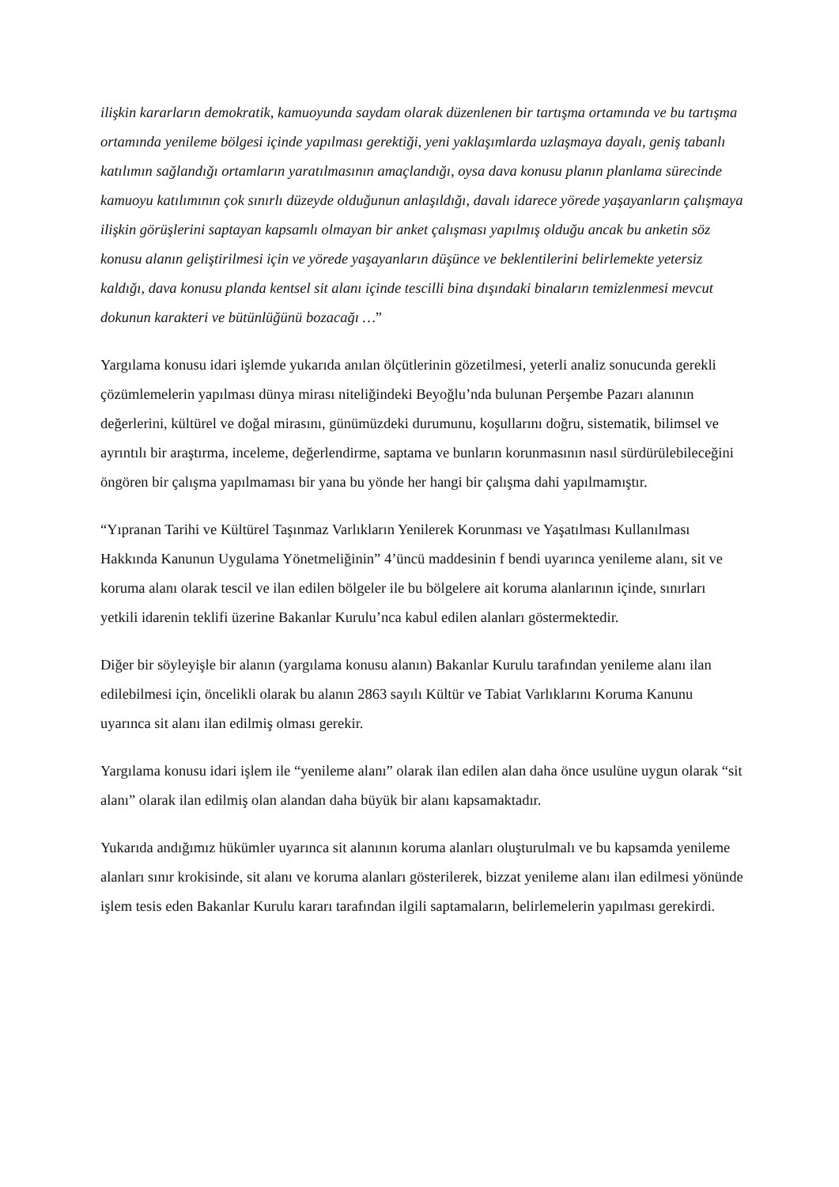ilişkin kararların demokratik, kamuoyunda saydam olarak düzenlenen bir tartışma ortamında ve bu tartışma ortamında yenileme bölgesi içinde yapılması gerektiği, yeni yaklaşımlarda uzlaşmaya dayalı, geniş tabanlı katılımın sağlandığı ortamların yaratılmasının amaçlandığı, oysa dava konusu planın planlama sürecinde kamuoyu katılımının çok sınırlı düzeyde olduğunun anlaşıldığı, davalı idarece yörede yaşayanların çalışmaya ilişkin görüşlerini saptayan kapsamlı olmayan bir anket çalışması yapılmış olduğu ancak bu anketin söz konusu alanın geliştirilmesi için ve yörede yaşayanların düşünce ve beklentilerini belirlemekte yetersiz kaldığı, dava konusu planda kentsel sit alanı içinde tescilli bina dışındaki binaların temizlenmesi mevcut dokunun karakteri ve bütünlüğünü bozacağı …”
Yargılama konusu idari işlemde yukarıda anılan ölçütlerinin gözetilmesi, yeterli analiz sonucunda gerekli çözümlemelerin yapılması dünya mirası niteliğindeki Beyoğlu’nda bulunan Perşembe Pazarı alanının değerlerini, kültürel ve doğal mirasını, günümüzdeki durumunu, koşullarını doğru, sistematik, bilimsel ve ayrıntılı bir araştırma, inceleme, değerlendirme, saptama ve bunların korunmasının nasıl sürdürülebileceğini öngören bir çalışma yapılmaması bir yana bu yönde her hangi bir çalışma dahi yapılmamıştır.
“Yıpranan Tarihi ve Kültürel Taşınmaz Varlıkların Yenilerek Korunması ve Yaşatılması Kullanılması Hakkında Kanunun Uygulama Yönetmeliğinin” 4’üncü maddesinin f bendi uyarınca yenileme alanı, sit ve koruma alanı olarak tescil ve ilan edilen bölgeler ile bu bölgelere ait koruma alanlarının içinde, sınırları yetkili idarenin teklifi üzerine Bakanlar Kurulu’nca kabul edilen alanları göstermektedir.
Diğer bir söyleyişle bir alanın (yargılama konusu alanın) Bakanlar Kurulu tarafından yenileme alanı ilan edilebilmesi için, öncelikli olarak bu alanın 2863 sayılı Kültür ve Tabiat Varlıklarını Koruma Kanunu uyarınca sit alanı ilan edilmiş olması gerekir.
Yargılama konusu idari işlem ile “yenileme alanı” olarak ilan edilen alan daha önce usulüne uygun olarak “sit alanı” olarak ilan edilmiş olan alandan daha büyük bir alanı kapsamaktadır.
Yukarıda andığımız hükümler uyarınca sit alanının koruma alanları oluşturulmalı ve bu kapsamda yenileme alanları sınır krokisinde, sit alanı ve koruma alanları gösterilerek, bizzat yenileme alanı ilan edilmesi yönünde işlem tesis eden Bakanlar Kurulu kararı tarafından ilgili saptamaların, belirlemelerin yapılması gerekirdi.